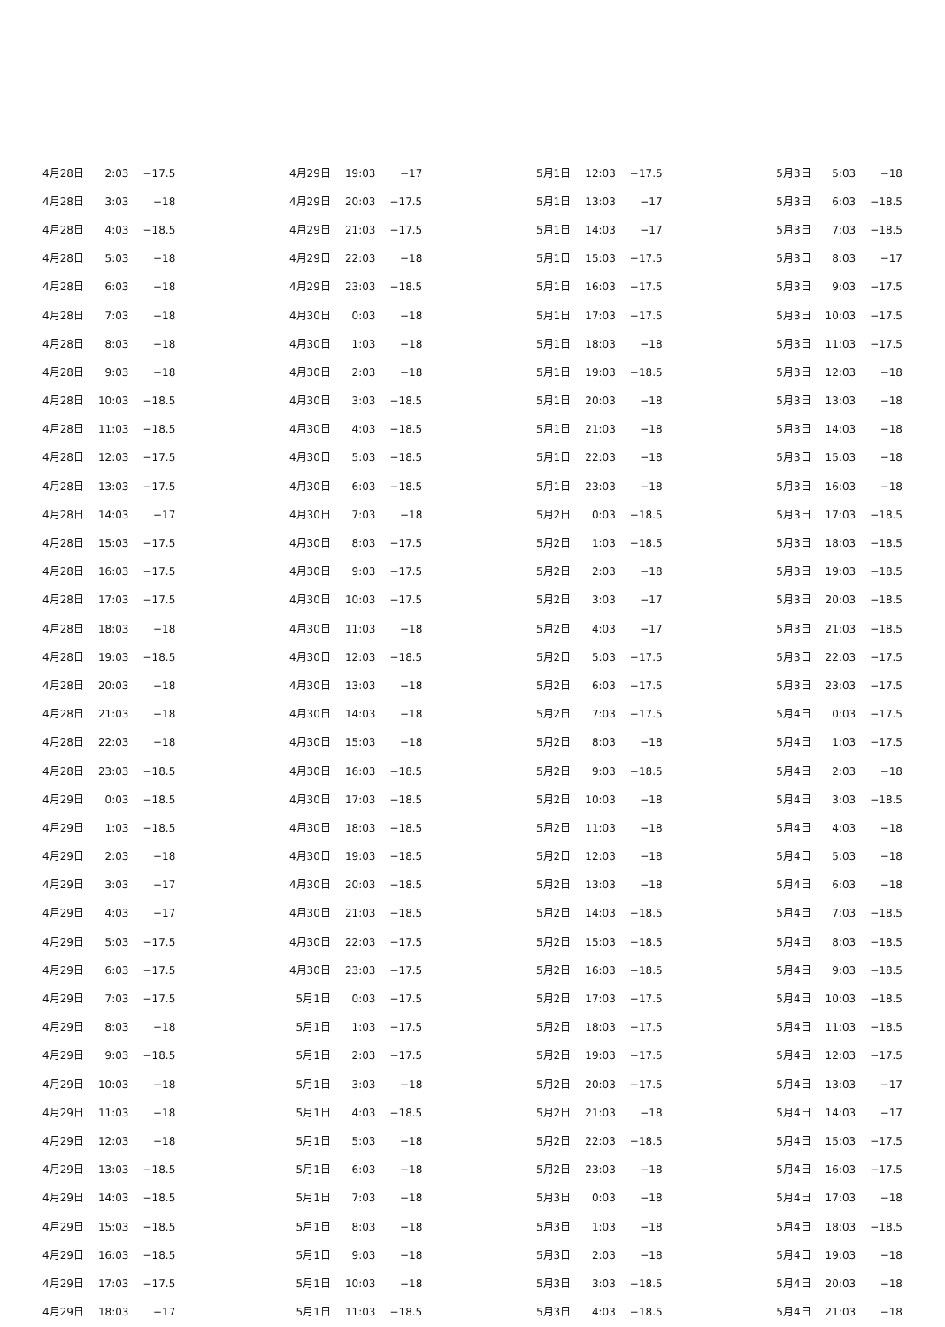| 4月28日 | 2:03 | −17.5 |
| 4月28日 | 3:03 | −18 |
| 4月28日 | 4:03 | −18.5 |
| 4月28日 | 5:03 | −18 |
| 4月28日 | 6:03 | −18 |
| 4月28日 | 7:03 | −18 |
| 4月28日 | 8:03 | −18 |
| 4月28日 | 9:03 | −18 |
| 4月28日 | 10:03 | −18.5 |
| 4月28日 | 11:03 | −18.5 |
| 4月28日 | 12:03 | −17.5 |
| 4月28日 | 13:03 | −17.5 |
| 4月28日 | 14:03 | −17 |
| 4月28日 | 15:03 | −17.5 |
| 4月28日 | 16:03 | −17.5 |
| 4月28日 | 17:03 | −17.5 |
| 4月28日 | 18:03 | −18 |
| 4月28日 | 19:03 | −18.5 |
| 4月28日 | 20:03 | −18 |
| 4月28日 | 21:03 | −18 |
| 4月28日 | 22:03 | −18 |
| 4月28日 | 23:03 | −18.5 |
| 4月29日 | 0:03 | −18.5 |
| 4月29日 | 1:03 | −18.5 |
| 4月29日 | 2:03 | −18 |
| 4月29日 | 3:03 | −17 |
| 4月29日 | 4:03 | −17 |
| 4月29日 | 5:03 | −17.5 |
| 4月29日 | 6:03 | −17.5 |
| 4月29日 | 7:03 | −17.5 |
| 4月29日 | 8:03 | −18 |
| 4月29日 | 9:03 | −18.5 |
| 4月29日 | 10:03 | −18 |
| 4月29日 | 11:03 | −18 |
| 4月29日 | 12:03 | −18 |
| 4月29日 | 13:03 | −18.5 |
| 4月29日 | 14:03 | −18.5 |
| 4月29日 | 15:03 | −18.5 |
| 4月29日 | 16:03 | −18.5 |
| 4月29日 | 17:03 | −17.5 |
| 4月29日 | 18:03 | −17 |
| 4月29日 | 19:03 | −17 |
| 4月29日 | 20:03 | −17.5 |
| 4月29日 | 21:03 | −17.5 |
| 4月29日 | 22:03 | −18 |
| 4月29日 | 23:03 | −18.5 |
| 4月30日 | 0:03 | −18 |
| 4月30日 | 1:03 | −18 |
| 4月30日 | 2:03 | −18 |
| 4月30日 | 3:03 | −18.5 |
| 4月30日 | 4:03 | −18.5 |
| 4月30日 | 5:03 | −18.5 |
| 4月30日 | 6:03 | −18.5 |
| 4月30日 | 7:03 | −18 |
| 4月30日 | 8:03 | −17.5 |
| 4月30日 | 9:03 | −17.5 |
| 4月30日 | 10:03 | −17.5 |
| 4月30日 | 11:03 | −18 |
| 4月30日 | 12:03 | −18.5 |
| 4月30日 | 13:03 | −18 |
| 4月30日 | 14:03 | −18 |
| 4月30日 | 15:03 | −18 |
| 4月30日 | 16:03 | −18.5 |
| 4月30日 | 17:03 | −18.5 |
| 4月30日 | 18:03 | −18.5 |
| 4月30日 | 19:03 | −18.5 |
| 4月30日 | 20:03 | −18.5 |
| 4月30日 | 21:03 | −18.5 |
| 4月30日 | 22:03 | −17.5 |
| 4月30日 | 23:03 | −17.5 |
| 5月1日 | 0:03 | −17.5 |
| 5月1日 | 1:03 | −17.5 |
| 5月1日 | 2:03 | −17.5 |
| 5月1日 | 3:03 | −18 |
| 5月1日 | 4:03 | −18.5 |
| 5月1日 | 5:03 | −18 |
| 5月1日 | 6:03 | −18 |
| 5月1日 | 7:03 | −18 |
| 5月1日 | 8:03 | −18 |
| 5月1日 | 9:03 | −18 |
| 5月1日 | 10:03 | −18 |
| 5月1日 | 11:03 | −18.5 |
| 5月1日 | 12:03 | −17.5 |
| 5月1日 | 13:03 | −17 |
| 5月1日 | 14:03 | −17 |
| 5月1日 | 15:03 | −17.5 |
| 5月1日 | 16:03 | −17.5 |
| 5月1日 | 17:03 | −17.5 |
| 5月1日 | 18:03 | −18 |
| 5月1日 | 19:03 | −18.5 |
| 5月1日 | 20:03 | −18 |
| 5月1日 | 21:03 | −18 |
| 5月1日 | 22:03 | −18 |
| 5月1日 | 23:03 | −18 |
| 5月2日 | 0:03 | −18.5 |
| 5月2日 | 1:03 | −18.5 |
| 5月2日 | 2:03 | −18 |
| 5月2日 | 3:03 | −17 |
| 5月2日 | 4:03 | −17 |
| 5月2日 | 5:03 | −17.5 |
| 5月2日 | 6:03 | −17.5 |
| 5月2日 | 7:03 | −17.5 |
| 5月2日 | 8:03 | −18 |
| 5月2日 | 9:03 | −18.5 |
| 5月2日 | 10:03 | −18 |
| 5月2日 | 11:03 | −18 |
| 5月2日 | 12:03 | −18 |
| 5月2日 | 13:03 | −18 |
| 5月2日 | 14:03 | −18.5 |
| 5月2日 | 15:03 | −18.5 |
| 5月2日 | 16:03 | −18.5 |
| 5月2日 | 17:03 | −17.5 |
| 5月2日 | 18:03 | −17.5 |
| 5月2日 | 19:03 | −17.5 |
| 5月2日 | 20:03 | −17.5 |
| 5月2日 | 21:03 | −18 |
| 5月2日 | 22:03 | −18.5 |
| 5月2日 | 23:03 | −18 |
| 5月3日 | 0:03 | −18 |
| 5月3日 | 1:03 | −18 |
| 5月3日 | 2:03 | −18 |
| 5月3日 | 3:03 | −18.5 |
| 5月3日 | 4:03 | −18.5 |
| 5月3日 | 5:03 | −18 |
| 5月3日 | 6:03 | −18.5 |
| 5月3日 | 7:03 | −18.5 |
| 5月3日 | 8:03 | −17 |
| 5月3日 | 9:03 | −17.5 |
| 5月3日 | 10:03 | −17.5 |
| 5月3日 | 11:03 | −17.5 |
| 5月3日 | 12:03 | −18 |
| 5月3日 | 13:03 | −18 |
| 5月3日 | 14:03 | −18 |
| 5月3日 | 15:03 | −18 |
| 5月3日 | 16:03 | −18 |
| 5月3日 | 17:03 | −18.5 |
| 5月3日 | 18:03 | −18.5 |
| 5月3日 | 19:03 | −18.5 |
| 5月3日 | 20:03 | −18.5 |
| 5月3日 | 21:03 | −18.5 |
| 5月3日 | 22:03 | −17.5 |
| 5月3日 | 23:03 | −17.5 |
| 5月4日 | 0:03 | −17.5 |
| 5月4日 | 1:03 | −17.5 |
| 5月4日 | 2:03 | −18 |
| 5月4日 | 3:03 | −18.5 |
| 5月4日 | 4:03 | −18 |
| 5月4日 | 5:03 | −18 |
| 5月4日 | 6:03 | −18 |
| 5月4日 | 7:03 | −18.5 |
| 5月4日 | 8:03 | −18.5 |
| 5月4日 | 9:03 | −18.5 |
| 5月4日 | 10:03 | −18.5 |
| 5月4日 | 11:03 | −18.5 |
| 5月4日 | 12:03 | −17.5 |
| 5月4日 | 13:03 | −17 |
| 5月4日 | 14:03 | −17 |
| 5月4日 | 15:03 | −17.5 |
| 5月4日 | 16:03 | −17.5 |
| 5月4日 | 17:03 | −18 |
| 5月4日 | 18:03 | −18.5 |
| 5月4日 | 19:03 | −18 |
| 5月4日 | 20:03 | −18 |
| 5月4日 | 21:03 | −18 |